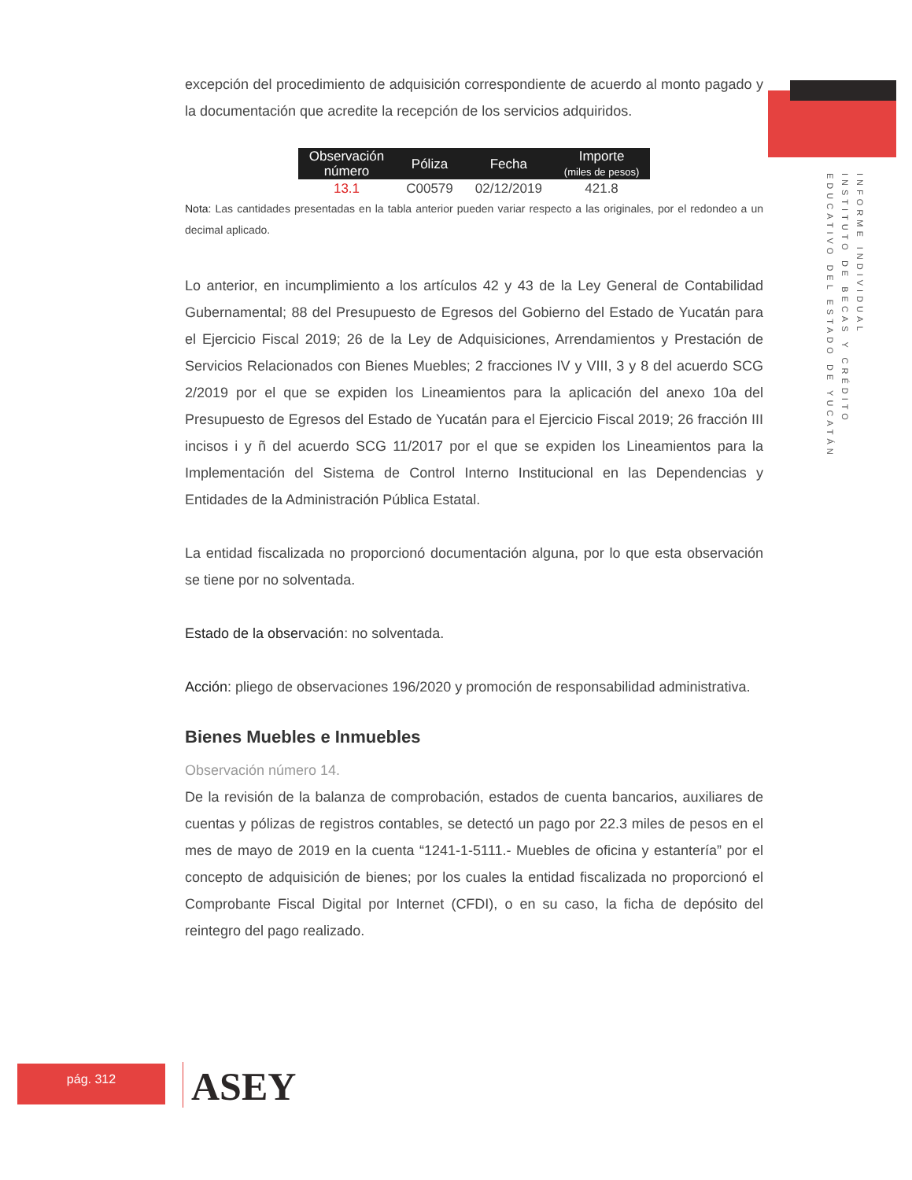INFORME INDIVIDUAL
INSTITUTO DE BECAS Y CRÉDITO
EDUCATIVO DEL ESTADO DE YUCATÁN
excepción del procedimiento de adquisición correspondiente de acuerdo al monto pagado y la documentación que acredite la recepción de los servicios adquiridos.
| Observación número | Póliza | Fecha | Importe (miles de pesos) |
| --- | --- | --- | --- |
| 13.1 | C00579 | 02/12/2019 | 421.8 |
Nota: Las cantidades presentadas en la tabla anterior pueden variar respecto a las originales, por el redondeo a un decimal aplicado.
Lo anterior, en incumplimiento a los artículos 42 y 43 de la Ley General de Contabilidad Gubernamental; 88 del Presupuesto de Egresos del Gobierno del Estado de Yucatán para el Ejercicio Fiscal 2019; 26 de la Ley de Adquisiciones, Arrendamientos y Prestación de Servicios Relacionados con Bienes Muebles; 2 fracciones IV y VIII, 3 y 8 del acuerdo SCG 2/2019 por el que se expiden los Lineamientos para la aplicación del anexo 10a del Presupuesto de Egresos del Estado de Yucatán para el Ejercicio Fiscal 2019; 26 fracción III incisos i y ñ del acuerdo SCG 11/2017 por el que se expiden los Lineamientos para la Implementación del Sistema de Control Interno Institucional en las Dependencias y Entidades de la Administración Pública Estatal.
La entidad fiscalizada no proporcionó documentación alguna, por lo que esta observación se tiene por no solventada.
Estado de la observación: no solventada.
Acción: pliego de observaciones 196/2020 y promoción de responsabilidad administrativa.
Bienes Muebles e Inmuebles
Observación número 14.
De la revisión de la balanza de comprobación, estados de cuenta bancarios, auxiliares de cuentas y pólizas de registros contables, se detectó un pago por 22.3 miles de pesos en el mes de mayo de 2019 en la cuenta “1241-1-5111.- Muebles de oficina y estantería” por el concepto de adquisición de bienes; por los cuales la entidad fiscalizada no proporcionó el Comprobante Fiscal Digital por Internet (CFDI), o en su caso, la ficha de depósito del reintegro del pago realizado.
pág. 312 ASEY